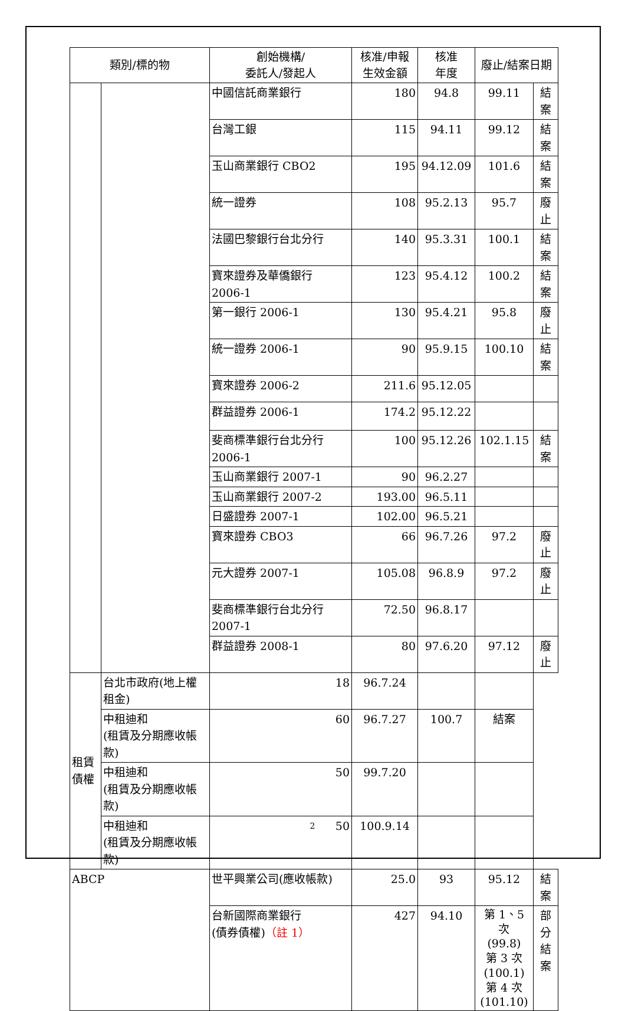| 類別/標的物 | | 創始機構/ 委託人/發起人 | 核准/申報 生效金額 | 核准 年度 | 廢止/結案日期 | |
| --- | --- | --- | --- | --- | --- | --- |
| | | 中國信託商業銀行 | 180 | 94.8 | 99.11 | 結案 |
| | | 台灣工銀 | 115 | 94.11 | 99.12 | 結案 |
| | | 玉山商業銀行 CBO2 | 195 | 94.12.09 | 101.6 | 結案 |
| | | 統一證券 | 108 | 95.2.13 | 95.7 | 廢止 |
| | | 法國巴黎銀行台北分行 | 140 | 95.3.31 | 100.1 | 結案 |
| | | 寶來證券及華僑銀行 2006-1 | 123 | 95.4.12 | 100.2 | 結案 |
| | | 第一銀行 2006-1 | 130 | 95.4.21 | 95.8 | 廢止 |
| | | 統一證券 2006-1 | 90 | 95.9.15 | 100.10 | 結案 |
| | | 寶來證券 2006-2 | 211.6 | 95.12.05 | | |
| | | 群益證券 2006-1 | 174.2 | 95.12.22 | | |
| | | 斐商標準銀行台北分行 2006-1 | 100 | 95.12.26 | 102.1.15 | 結案 |
| | | 玉山商業銀行 2007-1 | 90 | 96.2.27 | | |
| | | 玉山商業銀行 2007-2 | 193.00 | 96.5.11 | | |
| | | 日盛證券 2007-1 | 102.00 | 96.5.21 | | |
| | | 寶來證券 CBO3 | 66 | 96.7.26 | 97.2 | 廢止 |
| | | 元大證券 2007-1 | 105.08 | 96.8.9 | 97.2 | 廢止 |
| | | 斐商標準銀行台北分行 2007-1 | 72.50 | 96.8.17 | | |
| | | 群益證券 2008-1 | 80 | 97.6.20 | 97.12 | 廢止 |
| 租賃債權 | 台北市政府(地上權租金) | 18 | 96.7.24 | | | |
| | 中租迪和 (租賃及分期應收帳款) | 60 | 96.7.27 | 100.7 | 結案 | |
| | 中租迪和 (租賃及分期應收帳款) | 50 | 99.7.20 | | | |
| | 中租迪和 (租賃及分期應收帳款) | 50 | 100.9.14 | | | |
| ABCP | | 世平興業公司(應收帳款) | 25.0 | 93 | 95.12 | 結案 |
| | | 台新國際商業銀行 (債券債權) （註 1） | 427 | 94.10 | 第 1、5 次 (99.8) 第 3 次 (100.1) 第 4 次 (101.10) | 部分 結案 |
2